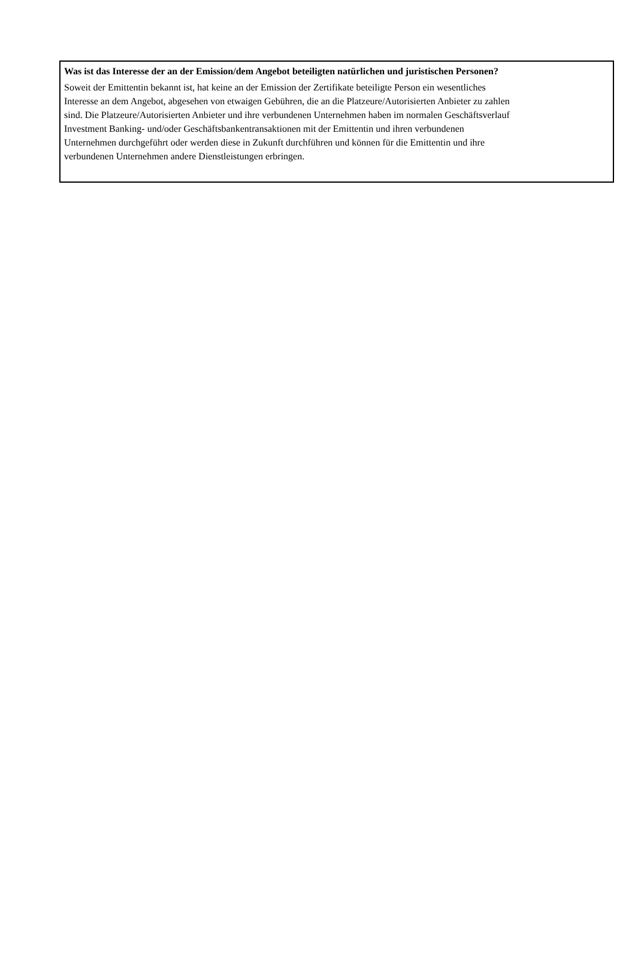Was ist das Interesse der an der Emission/dem Angebot beteiligten natürlichen und juristischen Personen?
Soweit der Emittentin bekannt ist, hat keine an der Emission der Zertifikate beteiligte Person ein wesentliches
Interesse an dem Angebot, abgesehen von etwaigen Gebühren, die an die Platzeure/Autorisierten Anbieter zu zahlen
sind. Die Platzeure/Autorisierten Anbieter und ihre verbundenen Unternehmen haben im normalen Geschäftsverlauf
Investment Banking- und/oder Geschäftsbankentransaktionen mit der Emittentin und ihren verbundenen
Unternehmen durchgeführt oder werden diese in Zukunft durchführen und können für die Emittentin und ihre
verbundenen Unternehmen andere Dienstleistungen erbringen.